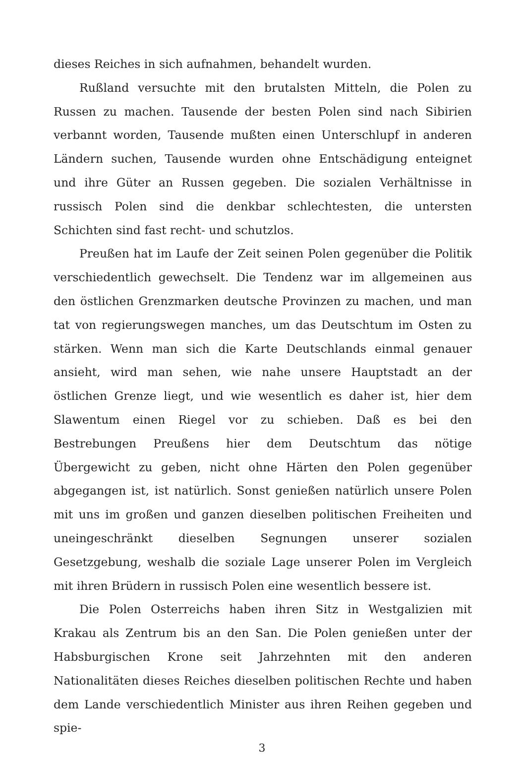dieses Reiches in sich aufnahmen, behandelt wurden.
Rußland versuchte mit den brutalsten Mitteln, die Polen zu Russen zu machen. Tausende der besten Polen sind nach Sibirien verbannt worden, Tausende mußten einen Unterschlupf in anderen Ländern suchen, Tausende wurden ohne Entschädigung enteignet und ihre Güter an Russen gegeben. Die sozialen Verhältnisse in russisch Polen sind die denkbar schlechtesten, die untersten Schichten sind fast recht- und schutzlos.
Preußen hat im Laufe der Zeit seinen Polen gegenüber die Politik verschiedentlich gewechselt. Die Tendenz war im allgemeinen aus den östlichen Grenzmarken deutsche Provinzen zu machen, und man tat von regierungswegen manches, um das Deutschtum im Osten zu stärken. Wenn man sich die Karte Deutschlands einmal genauer ansieht, wird man sehen, wie nahe unsere Hauptstadt an der östlichen Grenze liegt, und wie wesentlich es daher ist, hier dem Slawentum einen Riegel vor zu schieben. Daß es bei den Bestrebungen Preußens hier dem Deutschtum das nötige Übergewicht zu geben, nicht ohne Härten den Polen gegenüber abgegangen ist, ist natürlich. Sonst genießen natürlich unsere Polen mit uns im großen und ganzen dieselben politischen Freiheiten und uneingeschränkt dieselben Segnungen unserer sozialen Gesetzgebung, weshalb die soziale Lage unserer Polen im Vergleich mit ihren Brüdern in russisch Polen eine wesentlich bessere ist.
Die Polen Osterreichs haben ihren Sitz in Westgalizien mit Krakau als Zentrum bis an den San. Die Polen genießen unter der Habsburgischen Krone seit Jahrzehnten mit den anderen Nationalitäten dieses Reiches dieselben politischen Rechte und haben dem Lande verschiedentlich Minister aus ihren Reihen gegeben und spie-
3